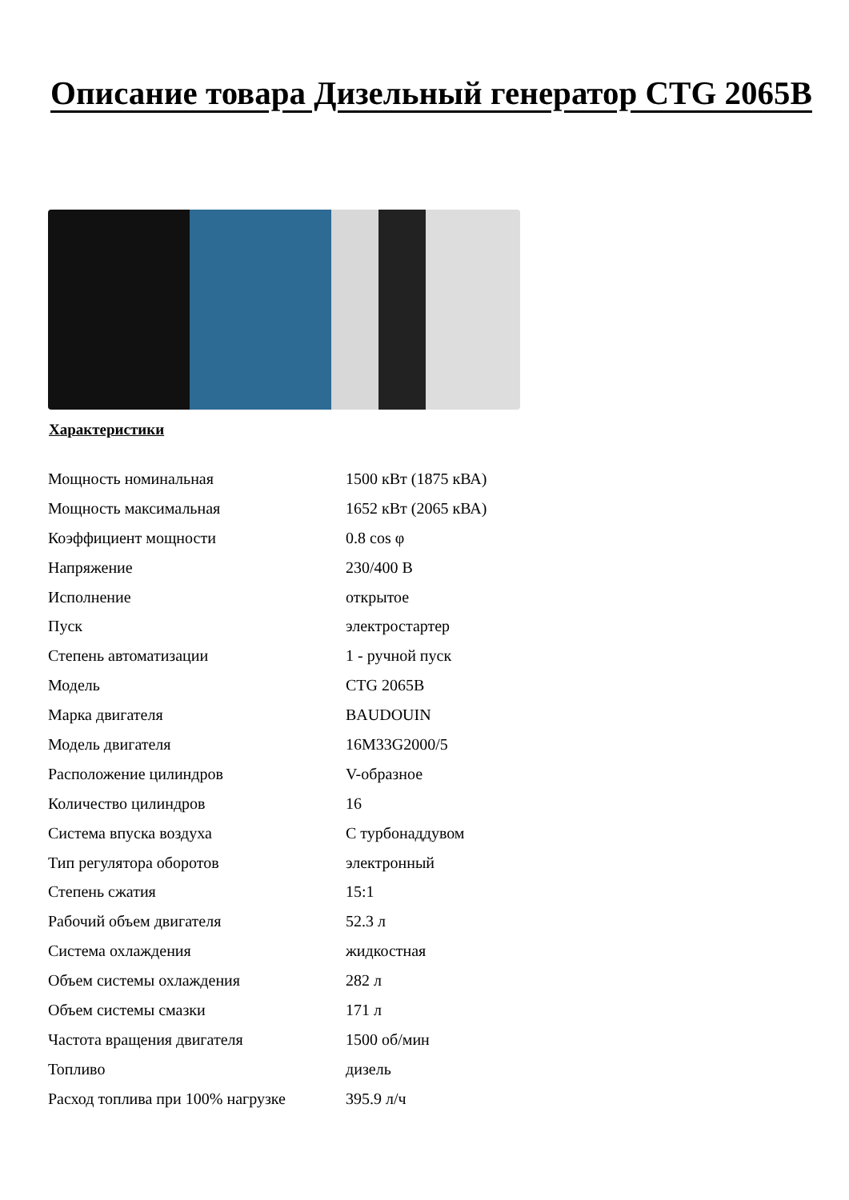Описание товара Дизельный генератор CTG 2065B
Характеристики
| Мощность номинальная | 1500 кВт (1875 кВА) |
| Мощность максимальная | 1652 кВт (2065 кВА) |
| Коэффициент мощности | 0.8 cos φ |
| Напряжение | 230/400 В |
| Исполнение | открытое |
| Пуск | электростартер |
| Степень автоматизации | 1 - ручной пуск |
| Модель | CTG 2065B |
| Марка двигателя | BAUDOUIN |
| Модель двигателя | 16M33G2000/5 |
| Расположение цилиндров | V-образное |
| Количество цилиндров | 16 |
| Система впуска воздуха | С турбонаддувом |
| Тип регулятора оборотов | электронный |
| Степень сжатия | 15:1 |
| Рабочий объем двигателя | 52.3 л |
| Система охлаждения | жидкостная |
| Объем системы охлаждения | 282 л |
| Объем системы смазки | 171 л |
| Частота вращения двигателя | 1500 об/мин |
| Топливо | дизель |
| Расход топлива при 100% нагрузке | 395.9 л/ч |